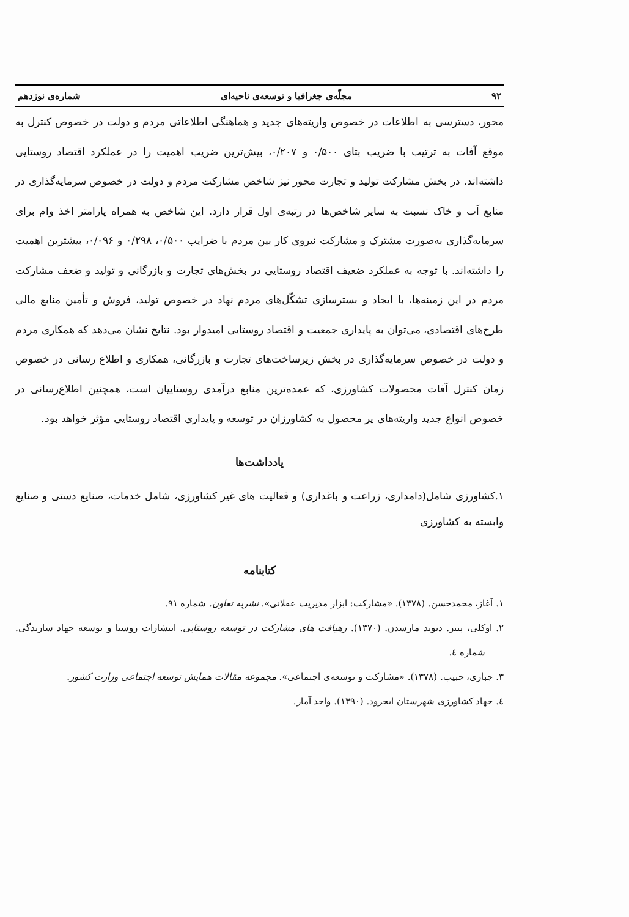۹۲ مجلّه‌ی جغرافیا و توسعه‌ی ناحیه‌ای شماره‌ی نوزدهم
محور، دسترسی به اطلاعات در خصوص واریته‌های جدید و هماهنگی اطلاعاتی مردم و دولت در خصوص کنترل به موقع آفات به ترتیب با ضریب بتای ۰/۵۰۰ و ۰/۲۰۷، بیش‌ترین ضریب اهمیت را در عملکرد اقتصاد روستایی داشته‌اند. در بخش مشارکت تولید و تجارت محور نیز شاخص مشارکت مردم و دولت در خصوص سرمایه‌گذاری در منابع آب و خاک نسبت به سایر شاخص‌ها در رتبه‌ی اول قرار دارد. این شاخص به همراه پارامتر اخذ وام برای سرمایه‌گذاری به‌صورت مشترک و مشارکت نیروی کار بین مردم با ضرایب ۰/۵۰۰، ۰/۲۹۸ و ۰/۰۹۶، بیشترین اهمیت را داشته‌اند. با توجه به عملکرد ضعیف اقتصاد روستایی در بخش‌های تجارت و بازرگانی و تولید و ضعف مشارکت مردم در این زمینه‌ها، با ایجاد و بسترسازی تشکّل‌های مردم نهاد در خصوص تولید، فروش و تأمین منابع مالی طرح‌های اقتصادی، می‌توان به پایداری جمعیت و اقتصاد روستایی امیدوار بود. نتایج نشان می‌دهد که همکاری مردم و دولت در خصوص سرمایه‌گذاری در بخش زیرساخت‌های تجارت و بازرگانی، همکاری و اطلاع رسانی در خصوص زمان کنترل آفات محصولات کشاورزی، که عمده‌ترین منابع درآمدی روستاییان است، همچنین اطلاع‌رسانی در خصوص انواع جدید واریته‌های پر محصول به کشاورزان در توسعه و پایداری اقتصاد روستایی مؤثر خواهد بود.
یادداشت‌ها
۱.کشاورزی شامل(دامداری، زراعت و باغداری) و فعالیت های غیر کشاورزی، شامل خدمات، صنایع دستی و صنایع وابسته به کشاورزی
کتابنامه
۱. آغاز، محمدحسن. (۱۳۷۸). «مشارکت: ابزار مدیریت عقلانی». نشریه تعاون. شماره ۹۱.
۲. اوکلی، پیتر. دیوید مارسدن. (۱۳۷۰). رهیافت های مشارکت در توسعه روستایی. انتشارات روستا و توسعه جهاد سازندگی. شماره ٤.
۳. جباری، حبیب. (۱۳۷۸). «مشارکت و توسعه‌ی اجتماعی». مجموعه مقالات همایش توسعه اجتماعی وزارت کشور.
٤. جهاد کشاورزی شهرستان ایجرود. (۱۳۹۰). واحد آمار.